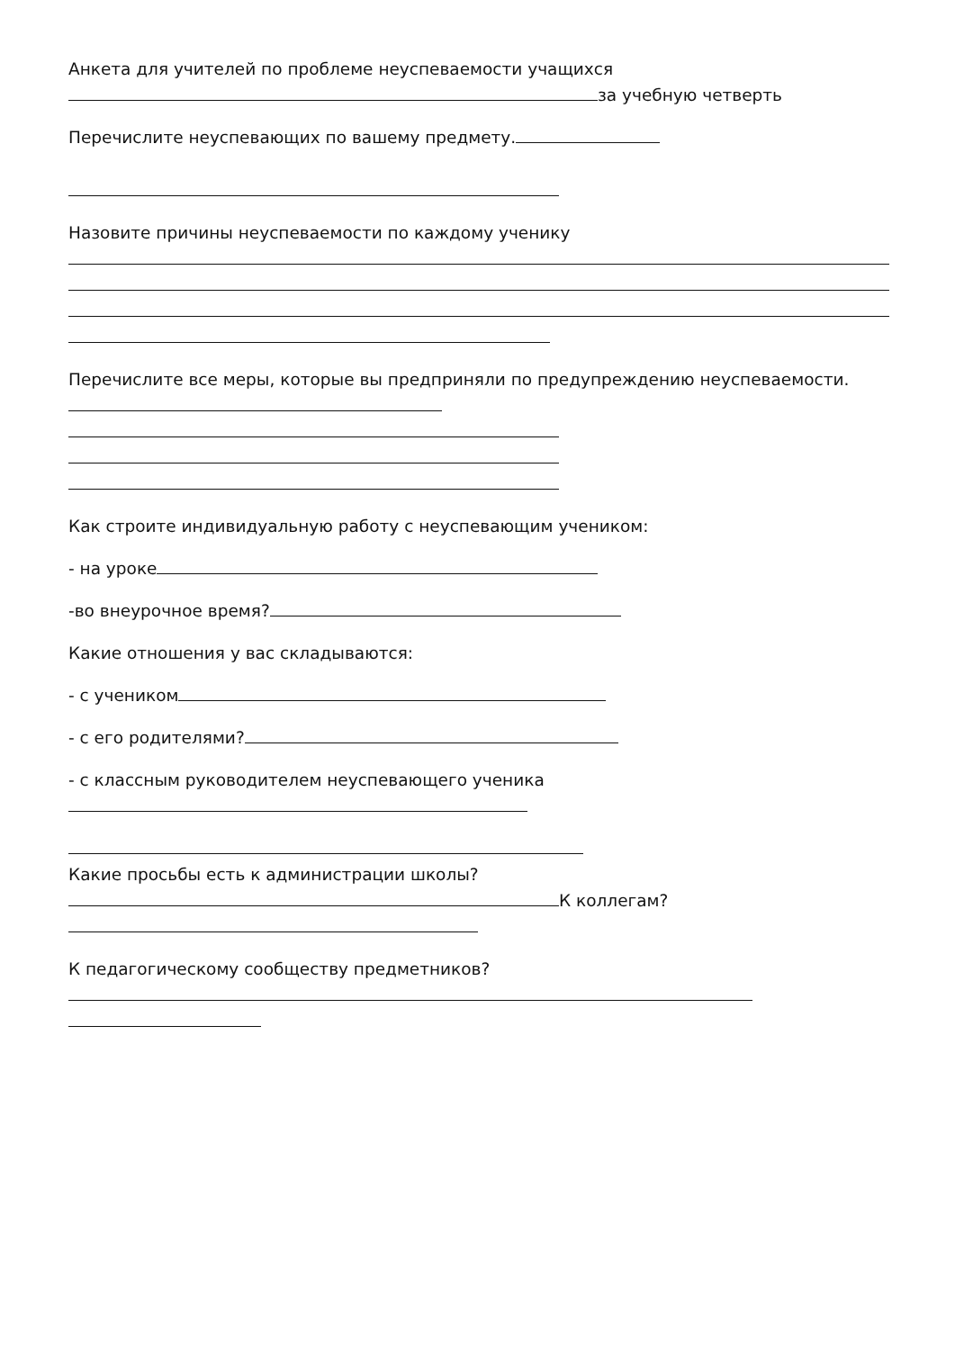Анкета для учителей по проблеме неуспеваемости учащихся
за учебную четверть
Перечислите неуспевающих по вашему предмету.
Назовите причины неуспеваемости по каждому ученику
Перечислите все меры, которые вы предприняли по предупреждению неуспеваемости.
Как строите индивидуальную работу с неуспевающим учеником:
- на уроке
-во внеурочное время?
Какие отношения у вас складываются:
- с учеником
- с его родителями?
- с классным руководителем неуспевающего ученика
Какие просьбы есть к администрации школы?
К коллегам?
К педагогическому сообществу предметников?